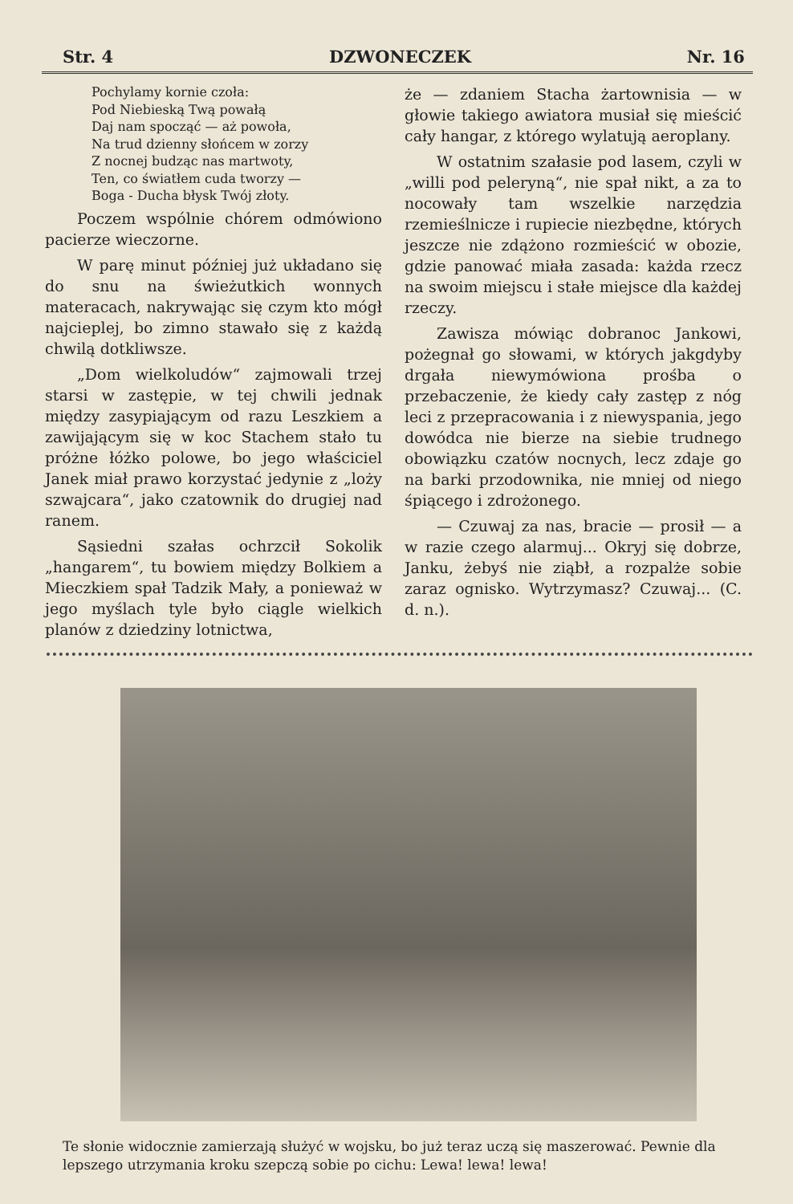Str. 4 DZWONECZEK Nr. 16
Pochylamy kornie czoła:
Pod Niebieską Twą powałą
Daj nam spocząć — aż powoła,
Na trud dzienny słońcem w zorzy
Z nocnej budząc nas martwoty,
Ten, co światłem cuda tworzy —
Boga - Ducha błysk Twój złoty.
Poczem wspólnie chórem odmówiono pacierze wieczorne.
W parę minut później już układano się do snu na świeżutkich wonnych materacach, nakrywając się czym kto mógł najcieplej, bo zimno stawało się z każdą chwilą dotkliwsze.
„Dom wielkoludów“ zajmowali trzej starsi w zastępie, w tej chwili jednak między zasypiającym od razu Leszkiem a zawijającym się w koc Stachem stało tu próżne łóżko polowe, bo jego właściciel Janek miał prawo korzystać jedynie z „loży szwajcara“, jako czatownik do drugiej nad ranem.
Sąsiedni szałas ochrzcił Sokolik „hangarem“, tu bowiem między Bolkiem a Mieczkiem spał Tadzik Mały, a ponieważ w jego myślach tyle było ciągle wielkich planów z dziedziny lotnictwa,
że — zdaniem Stacha żartownisia — w głowie takiego awiatora musiał się mieścić cały hangar, z którego wylatują aeroplany.
W ostatnim szałasie pod lasem, czyli w „willi pod peleryną“, nie spał nikt, a za to nocowały tam wszelkie narzędzia rzemieślnicze i rupiecie niezbędne, których jeszcze nie zdążono rozmieścić w obozie, gdzie panować miała zasada: każda rzecz na swoim miejscu i stałe miejsce dla każdej rzeczy.
Zawisza mówiąc dobranoc Jankowi, pożegnał go słowami, w których jakgdyby drgała niewymówiona prośba o przebaczenie, że kiedy cały zastęp z nóg leci z przepracowania i z niewyspania, jego dowódca nie bierze na siebie trudnego obowiązku czatów nocnych, lecz zdaje go na barki przodownika, nie mniej od niego śpiącego i zdrożonego.
— Czuwaj za nas, bracie — prosił — a w razie czego alarmuj... Okryj się dobrze, Janku, żebyś nie ziąbł, a rozpalże sobie zaraz ognisko. Wytrzymasz? Czuwaj... (C. d. n.).
Te słonie widocznie zamierzają służyć w wojsku, bo już teraz uczą się maszerować. Pewnie dla lepszego utrzymania kroku szepczą sobie po cichu: Lewa! lewa! lewa!